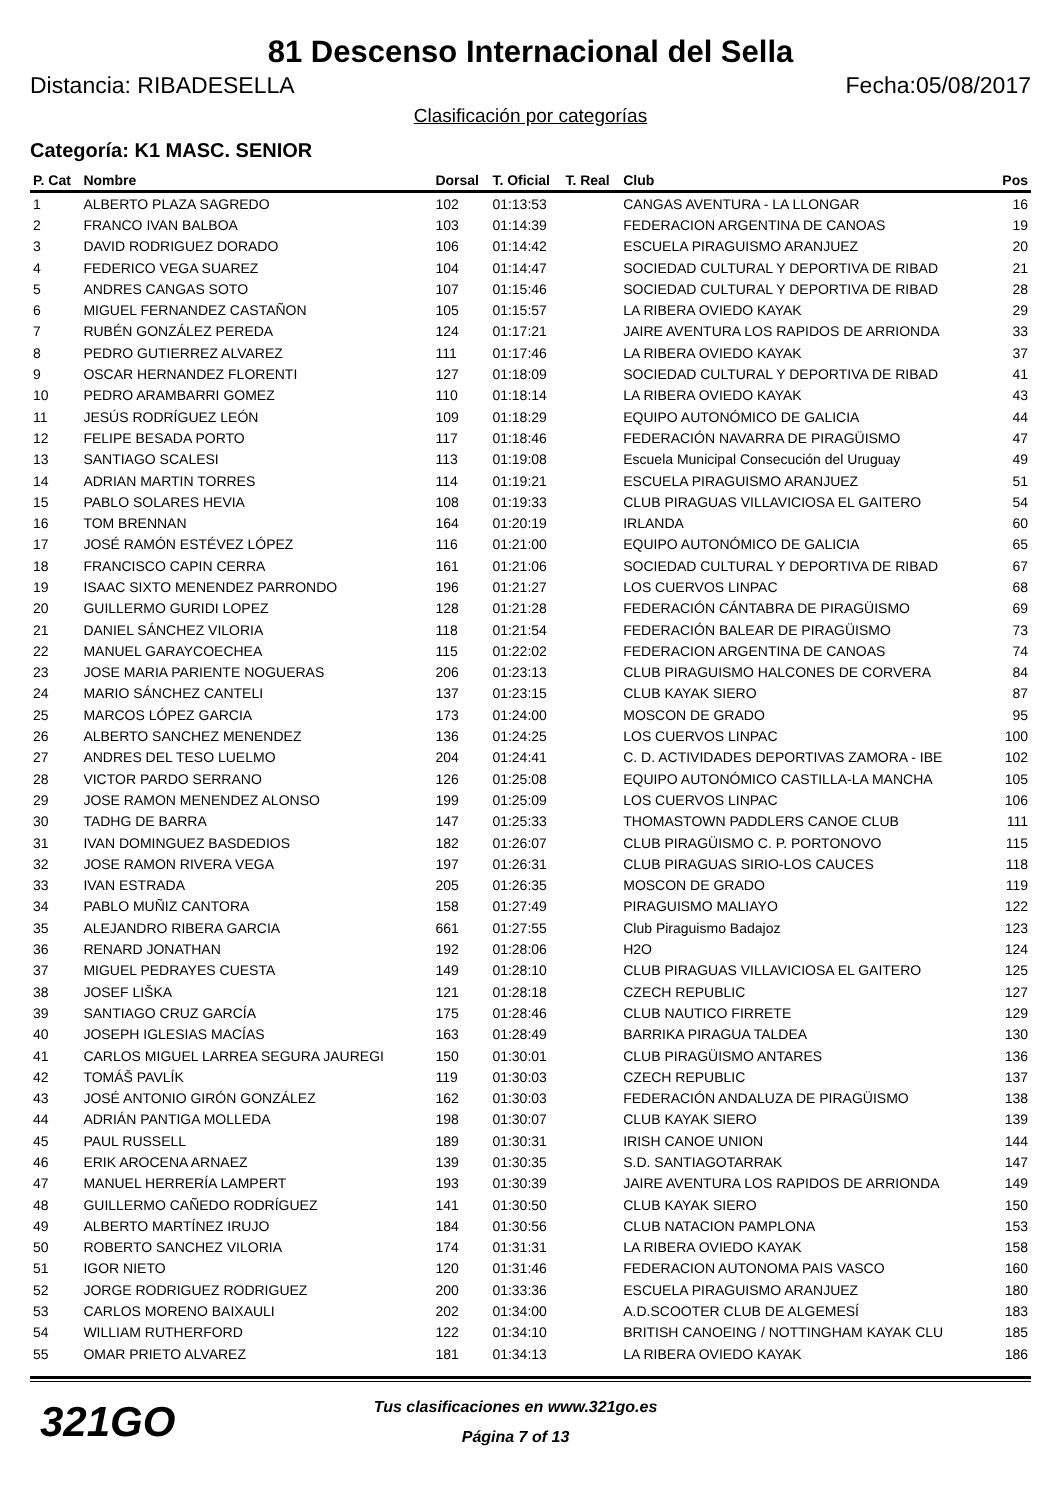81 Descenso Internacional del Sella
Distancia: RIBADESELLA Fecha:05/08/2017
Clasificación por categorías
Categoría: K1 MASC. SENIOR
| P. Cat | Nombre | Dorsal | T. Oficial | T. Real | Club | Pos |
| --- | --- | --- | --- | --- | --- | --- |
| 1 | ALBERTO PLAZA SAGREDO | 102 | 01:13:53 | | CANGAS AVENTURA - LA LLONGAR | 16 |
| 2 | FRANCO IVAN BALBOA | 103 | 01:14:39 | | FEDERACION ARGENTINA DE CANOAS | 19 |
| 3 | DAVID RODRIGUEZ DORADO | 106 | 01:14:42 | | ESCUELA PIRAGUISMO ARANJUEZ | 20 |
| 4 | FEDERICO VEGA SUAREZ | 104 | 01:14:47 | | SOCIEDAD CULTURAL Y DEPORTIVA DE RIBAD | 21 |
| 5 | ANDRES CANGAS SOTO | 107 | 01:15:46 | | SOCIEDAD CULTURAL Y DEPORTIVA DE RIBAD | 28 |
| 6 | MIGUEL FERNANDEZ CASTAÑON | 105 | 01:15:57 | | LA RIBERA OVIEDO KAYAK | 29 |
| 7 | RUBÉN GONZÁLEZ PEREDA | 124 | 01:17:21 | | JAIRE AVENTURA LOS RAPIDOS DE ARRIONDA | 33 |
| 8 | PEDRO GUTIERREZ ALVAREZ | 111 | 01:17:46 | | LA RIBERA OVIEDO KAYAK | 37 |
| 9 | OSCAR HERNANDEZ FLORENTI | 127 | 01:18:09 | | SOCIEDAD CULTURAL Y DEPORTIVA DE RIBAD | 41 |
| 10 | PEDRO ARAMBARRI GOMEZ | 110 | 01:18:14 | | LA RIBERA OVIEDO KAYAK | 43 |
| 11 | JESÚS RODRÍGUEZ LEÓN | 109 | 01:18:29 | | EQUIPO AUTONÓMICO DE GALICIA | 44 |
| 12 | FELIPE BESADA PORTO | 117 | 01:18:46 | | FEDERACIÓN NAVARRA DE PIRAGÜISMO | 47 |
| 13 | SANTIAGO SCALESI | 113 | 01:19:08 | | Escuela Municipal Consecución del Uruguay | 49 |
| 14 | ADRIAN MARTIN TORRES | 114 | 01:19:21 | | ESCUELA PIRAGUISMO ARANJUEZ | 51 |
| 15 | PABLO SOLARES HEVIA | 108 | 01:19:33 | | CLUB PIRAGUAS VILLAVICIOSA EL GAITERO | 54 |
| 16 | TOM BRENNAN | 164 | 01:20:19 | | IRLANDA | 60 |
| 17 | JOSÉ RAMÓN ESTÉVEZ LÓPEZ | 116 | 01:21:00 | | EQUIPO AUTONÓMICO DE GALICIA | 65 |
| 18 | FRANCISCO CAPIN CERRA | 161 | 01:21:06 | | SOCIEDAD CULTURAL Y DEPORTIVA DE RIBAD | 67 |
| 19 | ISAAC SIXTO MENENDEZ PARRONDO | 196 | 01:21:27 | | LOS CUERVOS LINPAC | 68 |
| 20 | GUILLERMO GURIDI LOPEZ | 128 | 01:21:28 | | FEDERACIÓN CÁNTABRA DE PIRAGÜISMO | 69 |
| 21 | DANIEL SÁNCHEZ VILORIA | 118 | 01:21:54 | | FEDERACIÓN BALEAR DE PIRAGÜISMO | 73 |
| 22 | MANUEL GARAYCOECHEA | 115 | 01:22:02 | | FEDERACION ARGENTINA DE CANOAS | 74 |
| 23 | JOSE MARIA PARIENTE NOGUERAS | 206 | 01:23:13 | | CLUB PIRAGUISMO HALCONES DE CORVERA | 84 |
| 24 | MARIO SÁNCHEZ CANTELI | 137 | 01:23:15 | | CLUB KAYAK SIERO | 87 |
| 25 | MARCOS LÓPEZ GARCIA | 173 | 01:24:00 | | MOSCON DE GRADO | 95 |
| 26 | ALBERTO SANCHEZ MENENDEZ | 136 | 01:24:25 | | LOS CUERVOS LINPAC | 100 |
| 27 | ANDRES DEL TESO LUELMO | 204 | 01:24:41 | | C. D. ACTIVIDADES DEPORTIVAS ZAMORA - IBE | 102 |
| 28 | VICTOR PARDO SERRANO | 126 | 01:25:08 | | EQUIPO AUTONÓMICO CASTILLA-LA MANCHA | 105 |
| 29 | JOSE RAMON MENENDEZ ALONSO | 199 | 01:25:09 | | LOS CUERVOS LINPAC | 106 |
| 30 | TADHG DE BARRA | 147 | 01:25:33 | | THOMASTOWN PADDLERS CANOE CLUB | 111 |
| 31 | IVAN DOMINGUEZ BASDEDIOS | 182 | 01:26:07 | | CLUB PIRAGÜISMO C. P. PORTONOVO | 115 |
| 32 | JOSE RAMON RIVERA VEGA | 197 | 01:26:31 | | CLUB PIRAGUAS SIRIO-LOS CAUCES | 118 |
| 33 | IVAN ESTRADA | 205 | 01:26:35 | | MOSCON DE GRADO | 119 |
| 34 | PABLO MUÑIZ CANTORA | 158 | 01:27:49 | | PIRAGUISMO MALIAYO | 122 |
| 35 | ALEJANDRO RIBERA GARCIA | 661 | 01:27:55 | | Club Piraguismo Badajoz | 123 |
| 36 | RENARD JONATHAN | 192 | 01:28:06 | | H2O | 124 |
| 37 | MIGUEL PEDRAYES CUESTA | 149 | 01:28:10 | | CLUB PIRAGUAS VILLAVICIOSA EL GAITERO | 125 |
| 38 | JOSEF LIŠKA | 121 | 01:28:18 | | CZECH REPUBLIC | 127 |
| 39 | SANTIAGO CRUZ GARCÍA | 175 | 01:28:46 | | CLUB NAUTICO FIRRETE | 129 |
| 40 | JOSEPH IGLESIAS MACÍAS | 163 | 01:28:49 | | BARRIKA PIRAGUA TALDEA | 130 |
| 41 | CARLOS MIGUEL LARREA SEGURA JAUREGI | 150 | 01:30:01 | | CLUB PIRAGÜISMO ANTARES | 136 |
| 42 | TOMÁŠ PAVLÍK | 119 | 01:30:03 | | CZECH REPUBLIC | 137 |
| 43 | JOSÉ ANTONIO GIRÓN GONZÁLEZ | 162 | 01:30:03 | | FEDERACIÓN ANDALUZA DE PIRAGÜISMO | 138 |
| 44 | ADRIÁN PANTIGA MOLLEDA | 198 | 01:30:07 | | CLUB KAYAK SIERO | 139 |
| 45 | PAUL RUSSELL | 189 | 01:30:31 | | IRISH CANOE UNION | 144 |
| 46 | ERIK AROCENA ARNAEZ | 139 | 01:30:35 | | S.D. SANTIAGOTARRAK | 147 |
| 47 | MANUEL HERRERÍA LAMPERT | 193 | 01:30:39 | | JAIRE AVENTURA LOS RAPIDOS DE ARRIONDA | 149 |
| 48 | GUILLERMO CAÑEDO RODRÍGUEZ | 141 | 01:30:50 | | CLUB KAYAK SIERO | 150 |
| 49 | ALBERTO MARTÍNEZ IRUJO | 184 | 01:30:56 | | CLUB NATACION PAMPLONA | 153 |
| 50 | ROBERTO SANCHEZ VILORIA | 174 | 01:31:31 | | LA RIBERA OVIEDO KAYAK | 158 |
| 51 | IGOR NIETO | 120 | 01:31:46 | | FEDERACION AUTONOMA PAIS VASCO | 160 |
| 52 | JORGE RODRIGUEZ RODRIGUEZ | 200 | 01:33:36 | | ESCUELA PIRAGUISMO ARANJUEZ | 180 |
| 53 | CARLOS MORENO BAIXAULI | 202 | 01:34:00 | | A.D.SCOOTER CLUB DE ALGEMESÍ | 183 |
| 54 | WILLIAM RUTHERFORD | 122 | 01:34:10 | | BRITISH CANOEING / NOTTINGHAM KAYAK CLU | 185 |
| 55 | OMAR PRIETO ALVAREZ | 181 | 01:34:13 | | LA RIBERA OVIEDO KAYAK | 186 |
321GO
Tus clasificaciones en www.321go.es
Página 7 of 13